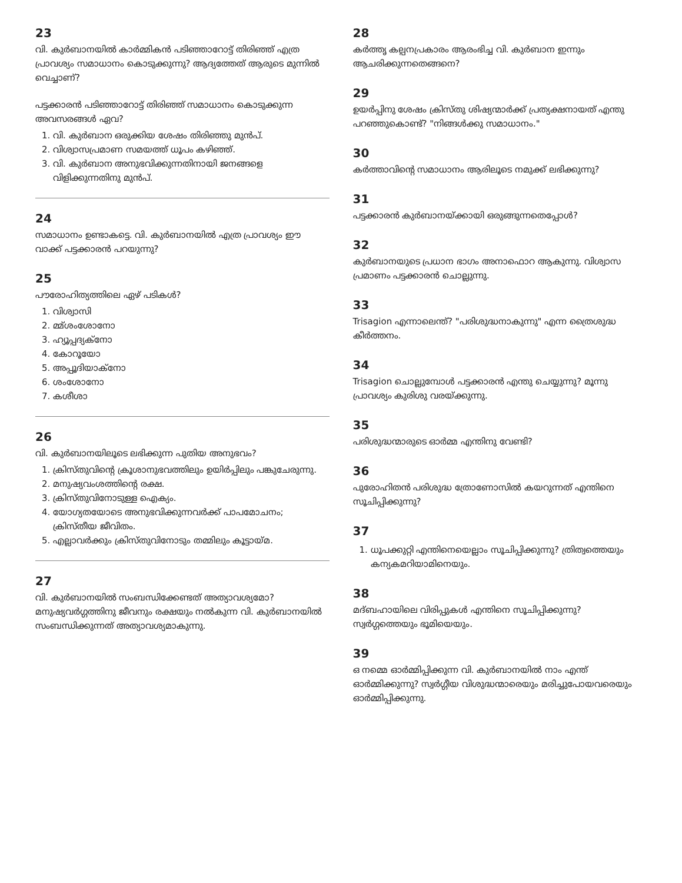23
വി. കുർബാനയിൽ കാർമ്മികൻ പടിഞ്ഞാറോട്ട് തിരിഞ്ഞ് എത്ര പ്രാവശ്യം സമാധാനം കൊടുക്കുന്നു? ആദ്യത്തേത് ആരുടെ മുന്നിൽ വെച്ചാണ്?
പട്ടക്കാരൻ പടിഞ്ഞാറോട്ട് തിരിഞ്ഞ് സമാധാനം കൊടുക്കുന്ന അവസരങ്ങൾ ഏവ?
1. വി. കുർബാന ഒരുക്കിയ ശേഷം തിരിഞ്ഞു മുൻപ്.
2. വിശ്വാസപ്രമാണ സമയത്ത് ധൂപം കഴിഞ്ഞ്.
3. വി. കുർബാന അനുഭവിക്കുന്നതിനായി ജനങ്ങളെ വിളിക്കുന്നതിനു മുൻപ്.
24
സമാധാനം ഉണ്ടാകട്ടെ. വി. കുർബാനയിൽ എത്ര പ്രാവശ്യം ഈ വാക്ക് പട്ടക്കാരൻ പറയുന്നു?
25
പൗരോഹിത്യത്തിലെ ഏഴ് പടികൾ?
1. വിശ്വാസി
2. മ്മ്ശംശോനോ
3. ഹ്യൂപ്പദ്യക്നോ
4. കോറൂയോ
5. അപ്പൂദിയാക്നോ
6. ശംശോനോ
7. കശീശാ
26
വി. കുർബാനയിലൂടെ ലഭിക്കുന്ന പുതിയ അനുഭവം?
1. ക്രിസ്തുവിന്റെ ക്രൂശാനുഭവത്തിലും ഉയിർപ്പിലും പങ്കുചേരുന്നു.
2. മനുഷ്യവംശത്തിന്റെ രക്ഷ.
3. ക്രിസ്തുവിനോടുള്ള ഐക്യം.
4. യോഗ്യതയോടെ അനുഭവിക്കുന്നവർക്ക് പാപമോചനം; ക്രിസ്തീയ ജീവിതം.
5. എല്ലാവർക്കും ക്രിസ്തുവിനോടും തമ്മിലും കൂട്ടായ്മ.
27
വി. കുർബാനയിൽ സംബന്ധിക്കേണ്ടത് അത്യാവശ്യമോ? മനുഷ്യവർഗ്ഗത്തിനു ജീവനും രക്ഷയും നൽകുന്ന വി. കുർബാനയിൽ സംബന്ധിക്കുന്നത് അത്യാവശ്യമാകുന്നു.
28
കർത്തൃ കല്പനപ്രകാരം ആരംഭിച്ച വി. കുർബാന ഇന്നും ആചരിക്കുന്നതെങ്ങനെ?
29
ഉയർപ്പിനു ശേഷം ക്രിസ്തു ശിഷ്യന്മാർക്ക് പ്രത്യക്ഷനായത് എന്തു പറഞ്ഞുകൊണ്ട്? "നിങ്ങൾക്കു സമാധാനം."
30
കർത്താവിന്റെ സമാധാനം ആരിലൂടെ നമുക്ക് ലഭിക്കുന്നു?
31
പട്ടക്കാരൻ കുർബാനയ്ക്കായി ഒരുങ്ങുന്നതെപ്പോൾ?
32
കുർബാനയുടെ പ്രധാന ഭാഗം അനാഫൊറ ആകുന്നു. വിശ്വാസ പ്രമാണം പട്ടക്കാരൻ ചൊല്ലുന്നു.
33
Trisagion എന്നാലെന്ത്? "പരിശുദ്ധനാകുന്നു" എന്ന ത്രൈശുദ്ധ കീർത്തനം.
34
Trisagion ചൊല്ലുമ്പോൾ പട്ടക്കാരൻ എന്തു ചെയ്യുന്നു? മൂന്നു പ്രാവശ്യം കുരിശു വരയ്ക്കുന്നു.
35
പരിശുദ്ധന്മാരുടെ ഓർമ്മ എന്തിനു വേണ്ടി?
36
പുരോഹിതൻ പരിശുദ്ധ ത്രോണോസിൽ കയറുന്നത് എന്തിനെ സൂചിപ്പിക്കുന്നു?
37
1. ധൂപക്കുറ്റി എന്തിനെയെല്ലാം സൂചിപ്പിക്കുന്നു? ത്രിത്വത്തെയും കന്യകമറിയാമിനെയും.
38
മദ്ബഹായിലെ വിരിപ്പുകൾ എന്തിനെ സൂചിപ്പിക്കുന്നു? സ്വർഗ്ഗത്തെയും ഭൂമിയെയും.
39
ഒ നമ്മെ ഓർമ്മിപ്പിക്കുന്ന വി. കുർബാനയിൽ നാം എന്ത് ഓർമ്മിക്കുന്നു? സ്വർഗ്ഗീയ വിശുദ്ധന്മാരെയും മരിച്ചുപോയവരെയും ഓർമ്മിപ്പിക്കുന്നു.